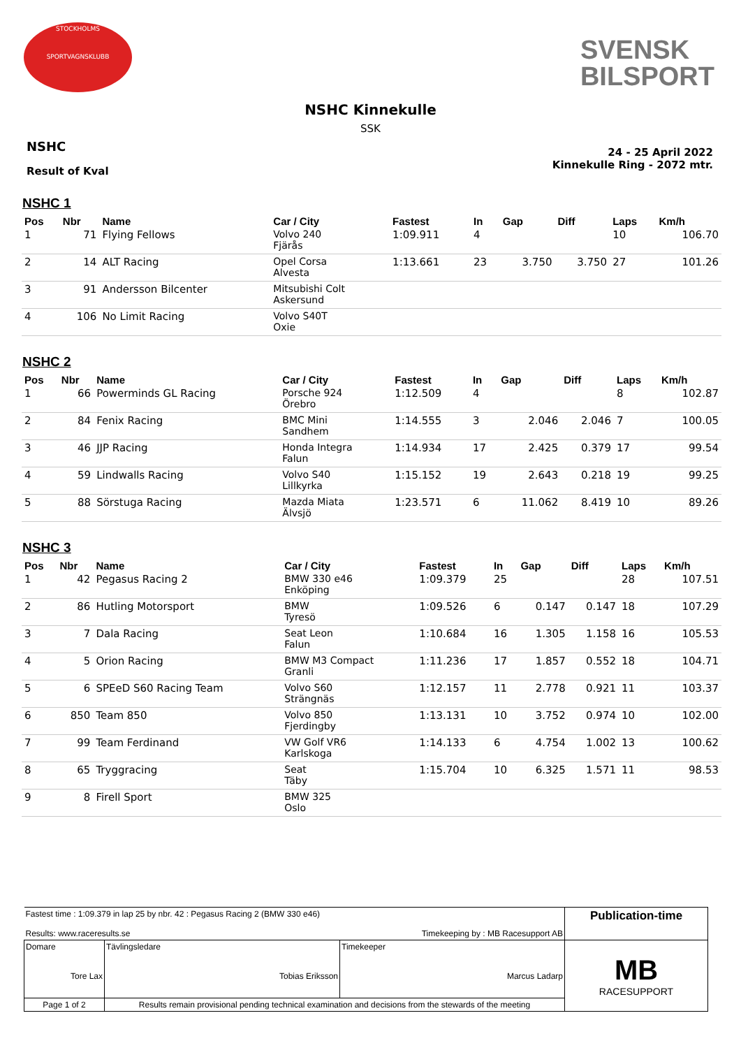STOCKHOLMS
SPORTVAGNSKLUBB
SVENSK
BILSPORT
NSHC Kinnekulle
SSK
NSHC
Result of Kval
24 - 25 April 2022
Kinnekulle Ring - 2072 mtr.
NSHC 1
| Pos | Nbr | Name | Car / City | Fastest | In | Gap | Diff | Laps | Km/h |
| --- | --- | --- | --- | --- | --- | --- | --- | --- | --- |
| 1 | 71 | Flying Fellows | Volvo 240 Fjärås | 1:09.911 | 4 | | | 10 | 106.70 |
| 2 | 14 | ALT Racing | Opel Corsa Alvesta | 1:13.661 | 23 | 3.750 | 3.750 | 27 | 101.26 |
| 3 | 91 | Andersson Bilcenter | Mitsubishi Colt Askersund | | | | | | |
| 4 | 106 | No Limit Racing | Volvo S40T Oxie | | | | | | |
NSHC 2
| Pos | Nbr | Name | Car / City | Fastest | In | Gap | Diff | Laps | Km/h |
| --- | --- | --- | --- | --- | --- | --- | --- | --- | --- |
| 1 | 66 | Powerminds GL Racing | Porsche 924 Örebro | 1:12.509 | 4 | | | 8 | 102.87 |
| 2 | 84 | Fenix Racing | BMC Mini Sandhem | 1:14.555 | 3 | 2.046 | 2.046 | 7 | 100.05 |
| 3 | 46 | JJP Racing | Honda Integra Falun | 1:14.934 | 17 | 2.425 | 0.379 | 17 | 99.54 |
| 4 | 59 | Lindwalls Racing | Volvo S40 Lillkyrka | 1:15.152 | 19 | 2.643 | 0.218 | 19 | 99.25 |
| 5 | 88 | Sörstuga Racing | Mazda Miata Älvsjö | 1:23.571 | 6 | 11.062 | 8.419 | 10 | 89.26 |
NSHC 3
| Pos | Nbr | Name | Car / City | Fastest | In | Gap | Diff | Laps | Km/h |
| --- | --- | --- | --- | --- | --- | --- | --- | --- | --- |
| 1 | 42 | Pegasus Racing 2 | BMW 330 e46 Enköping | 1:09.379 | 25 | | | 28 | 107.51 |
| 2 | 86 | Hutling Motorsport | BMW Tyresö | 1:09.526 | 6 | 0.147 | 0.147 | 18 | 107.29 |
| 3 | 7 | Dala Racing | Seat Leon Falun | 1:10.684 | 16 | 1.305 | 1.158 | 16 | 105.53 |
| 4 | 5 | Orion Racing | BMW M3 Compact Granli | 1:11.236 | 17 | 1.857 | 0.552 | 18 | 104.71 |
| 5 | 6 | SPEeD S60 Racing Team | Volvo S60 Strängnäs | 1:12.157 | 11 | 2.778 | 0.921 | 11 | 103.37 |
| 6 | 850 | Team 850 | Volvo 850 Fjerdingby | 1:13.131 | 10 | 3.752 | 0.974 | 10 | 102.00 |
| 7 | 99 | Team Ferdinand | VW Golf VR6 Karlskoga | 1:14.133 | 6 | 4.754 | 1.002 | 13 | 100.62 |
| 8 | 65 | Tryggracing | Seat Täby | 1:15.704 | 10 | 6.325 | 1.571 | 11 | 98.53 |
| 9 | 8 | Firell Sport | BMW 325 Oslo | | | | | | |
| Fastest time : 1:09.379 in lap 25 by nbr. 42 : Pegasus Racing 2 (BMW 330 e46) Results: www.raceresults.se Timekeeping by : MB Racesupport AB | | | | Publication-time |
| Domare Tore Lax | | Tävlingsledare Tobias Eriksson | Timekeeper Marcus Ladarp | MB RACESUPPORT |
| Page 1 of 2 | Results remain provisional pending technical examination and decisions from the stewards of the meeting | | | |